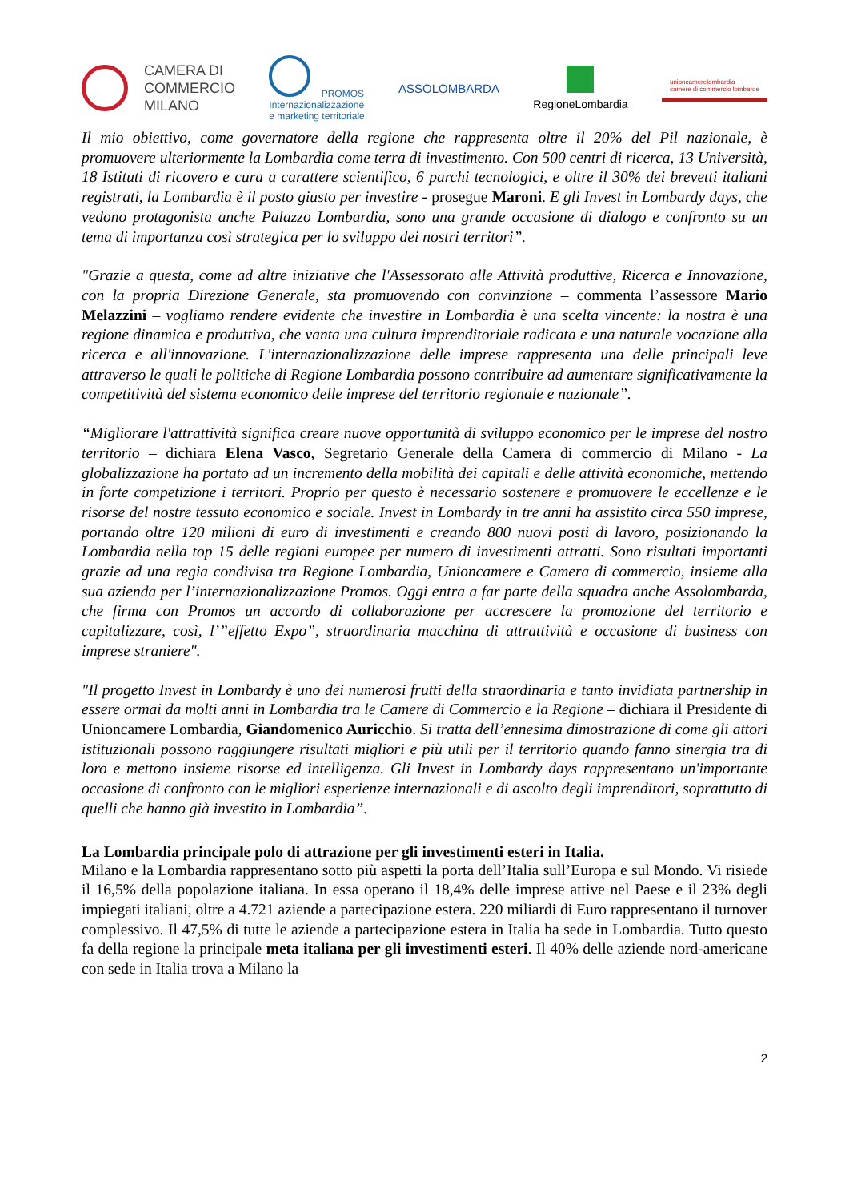CAMERA DI
COMMERCIO
MILANO
PROMOS
Internazionalizzazione
e marketing territoriale
ASSOLOMBARDA RegioneLombardia
unioncamerelombardia
camere di commercio lombarde
Il mio obiettivo, come governatore della regione che rappresenta oltre il 20% del Pil nazionale, è promuovere ulteriormente la Lombardia come terra di investimento. Con 500 centri di ricerca, 13 Università, 18 Istituti di ricovero e cura a carattere scientifico, 6 parchi tecnologici, e oltre il 30% dei brevetti italiani registrati, la Lombardia è il posto giusto per investire - prosegue Maroni. E gli Invest in Lombardy days, che vedono protagonista anche Palazzo Lombardia, sono una grande occasione di dialogo e confronto su un tema di importanza così strategica per lo sviluppo dei nostri territori”.
"Grazie a questa, come ad altre iniziative che l'Assessorato alle Attività produttive, Ricerca e Innovazione, con la propria Direzione Generale, sta promuovendo con convinzione – commenta l’assessore Mario Melazzini – vogliamo rendere evidente che investire in Lombardia è una scelta vincente: la nostra è una regione dinamica e produttiva, che vanta una cultura imprenditoriale radicata e una naturale vocazione alla ricerca e all'innovazione. L'internazionalizzazione delle imprese rappresenta una delle principali leve attraverso le quali le politiche di Regione Lombardia possono contribuire ad aumentare significativamente la competitività del sistema economico delle imprese del territorio regionale e nazionale”.
“Migliorare l'attrattività significa creare nuove opportunità di sviluppo economico per le imprese del nostro territorio – dichiara Elena Vasco, Segretario Generale della Camera di commercio di Milano - La globalizzazione ha portato ad un incremento della mobilità dei capitali e delle attività economiche, mettendo in forte competizione i territori. Proprio per questo è necessario sostenere e promuovere le eccellenze e le risorse del nostre tessuto economico e sociale. Invest in Lombardy in tre anni ha assistito circa 550 imprese, portando oltre 120 milioni di euro di investimenti e creando 800 nuovi posti di lavoro, posizionando la Lombardia nella top 15 delle regioni europee per numero di investimenti attratti. Sono risultati importanti grazie ad una regia condivisa tra Regione Lombardia, Unioncamere e Camera di commercio, insieme alla sua azienda per l’internazionalizzazione Promos. Oggi entra a far parte della squadra anche Assolombarda, che firma con Promos un accordo di collaborazione per accrescere la promozione del territorio e capitalizzare, così, l’”effetto Expo”, straordinaria macchina di attrattività e occasione di business con imprese straniere".
"Il progetto Invest in Lombardy è uno dei numerosi frutti della straordinaria e tanto invidiata partnership in essere ormai da molti anni in Lombardia tra le Camere di Commercio e la Regione – dichiara il Presidente di Unioncamere Lombardia, Giandomenico Auricchio. Si tratta dell’ennesima dimostrazione di come gli attori istituzionali possono raggiungere risultati migliori e più utili per il territorio quando fanno sinergia tra di loro e mettono insieme risorse ed intelligenza. Gli Invest in Lombardy days rappresentano un'importante occasione di confronto con le migliori esperienze internazionali e di ascolto degli imprenditori, soprattutto di quelli che hanno già investito in Lombardia”.
La Lombardia principale polo di attrazione per gli investimenti esteri in Italia.
Milano e la Lombardia rappresentano sotto più aspetti la porta dell’Italia sull’Europa e sul Mondo. Vi risiede il 16,5% della popolazione italiana. In essa operano il 18,4% delle imprese attive nel Paese e il 23% degli impiegati italiani, oltre a 4.721 aziende a partecipazione estera. 220 miliardi di Euro rappresentano il turnover complessivo. Il 47,5% di tutte le aziende a partecipazione estera in Italia ha sede in Lombardia. Tutto questo fa della regione la principale meta italiana per gli investimenti esteri. Il 40% delle aziende nord-americane con sede in Italia trova a Milano la
2